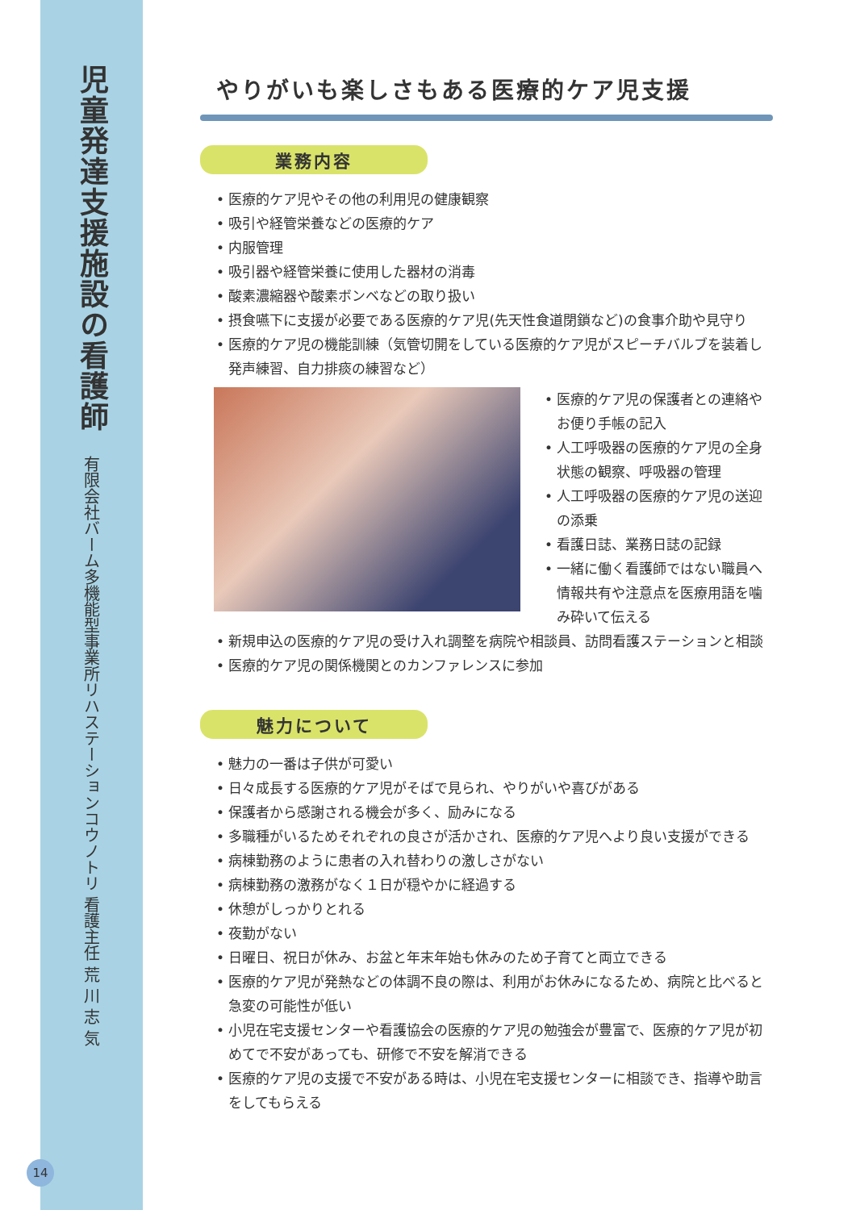児童発達支援施設の看護師
有限会社バーム多機能型事業所リハステーションコウノトリ 看護主任 荒 川 志 気
やりがいも楽しさもある医療的ケア児支援
業務内容
• 医療的ケア児やその他の利用児の健康観察
• 吸引や経管栄養などの医療的ケア
• 内服管理
• 吸引器や経管栄養に使用した器材の消毒
• 酸素濃縮器や酸素ボンベなどの取り扱い
• 摂食嚥下に支援が必要である医療的ケア児(先天性食道閉鎖など)の食事介助や見守り
• 医療的ケア児の機能訓練（気管切開をしている医療的ケア児がスピーチバルブを装着し発声練習、自力排痰の練習など）
• 医療的ケア児の保護者との連絡やお便り手帳の記入
• 人工呼吸器の医療的ケア児の全身状態の観察、呼吸器の管理
• 人工呼吸器の医療的ケア児の送迎の添乗
• 看護日誌、業務日誌の記録
• 一緒に働く看護師ではない職員へ情報共有や注意点を医療用語を噛み砕いて伝える
• 新規申込の医療的ケア児の受け入れ調整を病院や相談員、訪問看護ステーションと相談
• 医療的ケア児の関係機関とのカンファレンスに参加
魅力について
• 魅力の一番は子供が可愛い
• 日々成長する医療的ケア児がそばで見られ、やりがいや喜びがある
• 保護者から感謝される機会が多く、励みになる
• 多職種がいるためそれぞれの良さが活かされ、医療的ケア児へより良い支援ができる
• 病棟勤務のように患者の入れ替わりの激しさがない
• 病棟勤務の激務がなく１日が穏やかに経過する
• 休憩がしっかりとれる
• 夜勤がない
• 日曜日、祝日が休み、お盆と年末年始も休みのため子育てと両立できる
• 医療的ケア児が発熱などの体調不良の際は、利用がお休みになるため、病院と比べると急変の可能性が低い
• 小児在宅支援センターや看護協会の医療的ケア児の勉強会が豊富で、医療的ケア児が初めてで不安があっても、研修で不安を解消できる
• 医療的ケア児の支援で不安がある時は、小児在宅支援センターに相談でき、指導や助言をしてもらえる
14